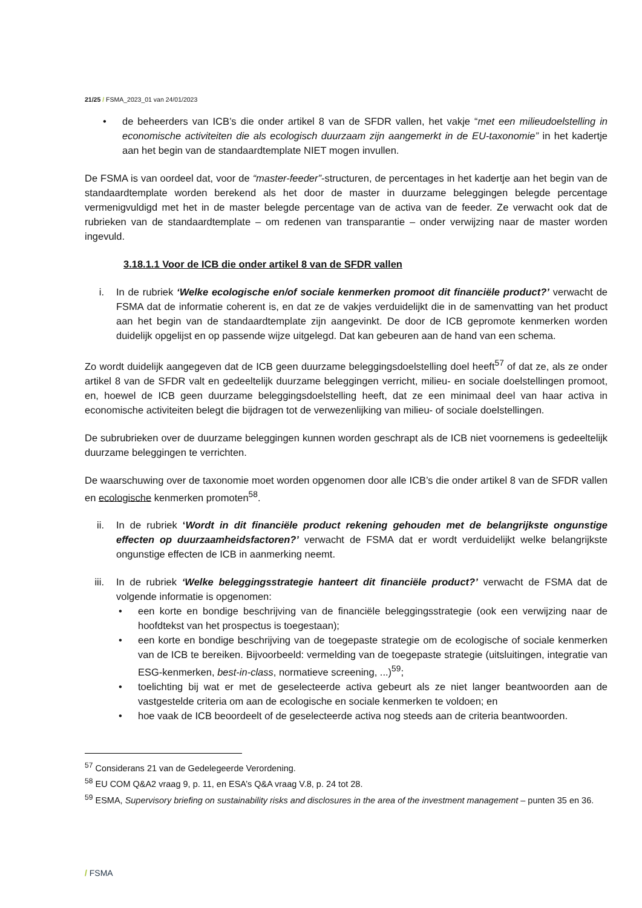21/25 / FSMA_2023_01 van 24/01/2023
• de beheerders van ICB’s die onder artikel 8 van de SFDR vallen, het vakje “met een milieudoelstelling in economische activiteiten die als ecologisch duurzaam zijn aangemerkt in de EU-taxonomie” in het kadertje aan het begin van de standaardtemplate NIET mogen invullen.
De FSMA is van oordeel dat, voor de “master-feeder”-structuren, de percentages in het kadertje aan het begin van de standaardtemplate worden berekend als het door de master in duurzame beleggingen belegde percentage vermenigvuldigd met het in de master belegde percentage van de activa van de feeder. Ze verwacht ook dat de rubrieken van de standaardtemplate – om redenen van transparantie – onder verwijzing naar de master worden ingevuld.
3.18.1.1 Voor de ICB die onder artikel 8 van de SFDR vallen
i. In de rubriek ‘Welke ecologische en/of sociale kenmerken promoot dit financiële product?’ verwacht de FSMA dat de informatie coherent is, en dat ze de vakjes verduidelijkt die in de samenvatting van het product aan het begin van de standaardtemplate zijn aangevinkt. De door de ICB gepromote kenmerken worden duidelijk opgelijst en op passende wijze uitgelegd. Dat kan gebeuren aan de hand van een schema.
Zo wordt duidelijk aangegeven dat de ICB geen duurzame beleggingsdoelstelling doel heeft<sup>57</sup> of dat ze, als ze onder artikel 8 van de SFDR valt en gedeeltelijk duurzame beleggingen verricht, milieu- en sociale doelstellingen promoot, en, hoewel de ICB geen duurzame beleggingsdoelstelling heeft, dat ze een minimaal deel van haar activa in economische activiteiten belegt die bijdragen tot de verwezenlijking van milieu- of sociale doelstellingen.
De subrubrieken over de duurzame beleggingen kunnen worden geschrapt als de ICB niet voornemens is gedeeltelijk duurzame beleggingen te verrichten.
De waarschuwing over de taxonomie moet worden opgenomen door alle ICB’s die onder artikel 8 van de SFDR vallen en ecologische kenmerken promoten<sup>58</sup>.
ii. In de rubriek ‘Wordt in dit financiële product rekening gehouden met de belangrijkste ongunstige effecten op duurzaamheidsfactoren?’ verwacht de FSMA dat er wordt verduidelijkt welke belangrijkste ongunstige effecten de ICB in aanmerking neemt.
iii.
In de rubriek ‘Welke beleggingsstrategie hanteert dit financiële product?’ verwacht de FSMA dat de volgende informatie is opgenomen:
• een korte en bondige beschrijving van de financiële beleggingsstrategie (ook een verwijzing naar de hoofdtekst van het prospectus is toegestaan);
• een korte en bondige beschrijving van de toegepaste strategie om de ecologische of sociale kenmerken van de ICB te bereiken. Bijvoorbeeld: vermelding van de toegepaste strategie (uitsluitingen, integratie van ESG-kenmerken, best-in-class, normatieve screening, ...)<sup>59</sup>;
• toelichting bij wat er met de geselecteerde activa gebeurt als ze niet langer beantwoorden aan de vastgestelde criteria om aan de ecologische en sociale kenmerken te voldoen; en
• hoe vaak de ICB beoordeelt of de geselecteerde activa nog steeds aan de criteria beantwoorden.
<sup>57</sup> Considerans 21 van de Gedelegeerde Verordening.
<sup>58</sup> EU COM Q&A2 vraag 9, p. 11, en ESA’s Q&A vraag V.8, p. 24 tot 28.
<sup>59</sup> ESMA, Supervisory briefing on sustainability risks and disclosures in the area of the investment management – punten 35 en 36.
/ FSMA